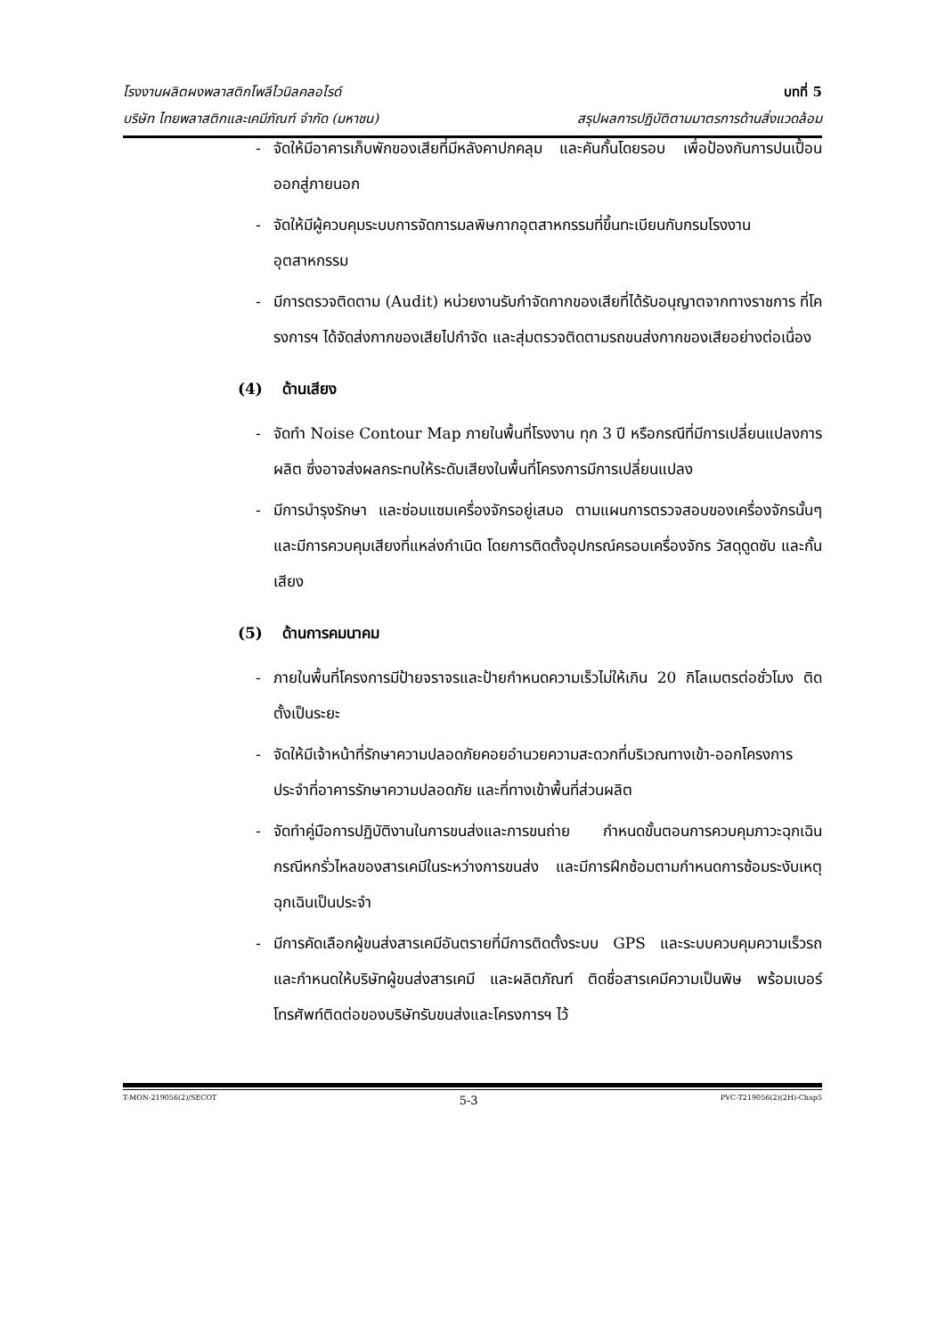โรงงานผลิตผงพลาสติกโพลีไวนิลคลอไรด์ บทที่ 5
บริษัท ไทยพลาสติกและเคมีภัณฑ์ จำกัด (มหาชน) สรุปผลการปฏิบัติตามมาตรการด้านสิ่งแวดล้อม
- จัดให้มีอาคารเก็บพักของเสียที่มีหลังคาปกคลุม และคันกั้นโดยรอบ เพื่อป้องกันการปนเปื้อนออกสู่ภายนอก
- จัดให้มีผู้ควบคุมระบบการจัดการมลพิษกากอุตสาหกรรมที่ขึ้นทะเบียนกับกรมโรงงานอุตสาหกรรม
- มีการตรวจติดตาม (Audit) หน่วยงานรับกำจัดกากของเสียที่ได้รับอนุญาตจากทางราชการ ที่โครงการฯ ได้จัดส่งกากของเสียไปกำจัด และสุ่มตรวจติดตามรถขนส่งกากของเสียอย่างต่อเนื่อง
(4) ด้านเสียง
- จัดทำ Noise Contour Map ภายในพื้นที่โรงงาน ทุก 3 ปี หรือกรณีที่มีการเปลี่ยนแปลงการผลิต ซึ่งอาจส่งผลกระทบให้ระดับเสียงในพื้นที่โครงการมีการเปลี่ยนแปลง
- มีการบำรุงรักษา และซ่อมแซมเครื่องจักรอยู่เสมอ ตามแผนการตรวจสอบของเครื่องจักรนั้นๆ และมีการควบคุมเสียงที่แหล่งกำเนิด โดยการติดตั้งอุปกรณ์ครอบเครื่องจักร วัสดุดูดซับ และกั้นเสียง
(5) ด้านการคมนาคม
- ภายในพื้นที่โครงการมีป้ายจราจรและป้ายกำหนดความเร็วไม่ให้เกิน 20 กิโลเมตรต่อชั่วโมง ติดตั้งเป็นระยะ
- จัดให้มีเจ้าหน้าที่รักษาความปลอดภัยคอยอำนวยความสะดวกที่บริเวณทางเข้า-ออกโครงการ ประจำที่อาคารรักษาความปลอดภัย และที่ทางเข้าพื้นที่ส่วนผลิต
- จัดทำคู่มือการปฏิบัติงานในการขนส่งและการขนถ่าย กำหนดขั้นตอนการควบคุมภาวะฉุกเฉินกรณีหกรั่วไหลของสารเคมีในระหว่างการขนส่ง และมีการฝึกซ้อมตามกำหนดการซ้อมระงับเหตุฉุกเฉินเป็นประจำ
- มีการคัดเลือกผู้ขนส่งสารเคมีอันตรายที่มีการติดตั้งระบบ GPS และระบบควบคุมความเร็วรถ และกำหนดให้บริษัทผู้ขนส่งสารเคมี และผลิตภัณฑ์ ติดชื่อสารเคมีความเป็นพิษ พร้อมเบอร์โทรศัพท์ติดต่อของบริษัทรับขนส่งและโครงการฯ ไว้
T-MON-219056(2)/SECOT 5-3 PVC-T219056(2)(2H)-Chap5